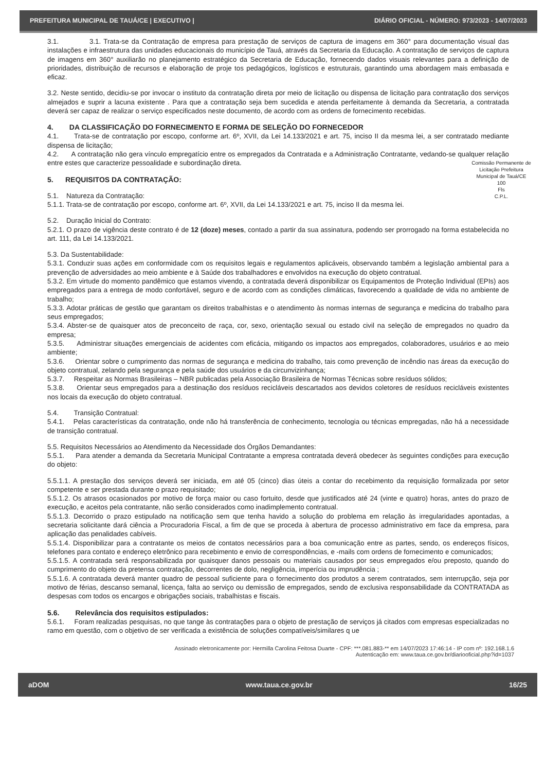PREFEITURA MUNICIPAL DE TAUÁ/CE | EXECUTIVO | DIÁRIO OFICIAL - NÚMERO: 973/2023 - 14/07/2023
3.1. 3.1. Trata-se da Contratação de empresa para prestação de serviços de captura de imagens em 360° para documentação visual das instalações e infraestrutura das unidades educacionais do município de Tauá, através da Secretaria da Educação. A contratação de serviços de captura de imagens em 360° auxiliarão no planejamento estratégico da Secretaria de Educação, fornecendo dados visuais relevantes para a definição de prioridades, distribuição de recursos e elaboração de proje tos pedagógicos, logísticos e estruturais, garantindo uma abordagem mais embasada e eficaz.
3.2. Neste sentido, decidiu-se por invocar o instituto da contratação direta por meio de licitação ou dispensa de licitação para contratação dos serviços almejados e suprir a lacuna existente . Para que a contratação seja bem sucedida e atenda perfeitamente à demanda da Secretaria, a contratada deverá ser capaz de realizar o serviço especificados neste documento, de acordo com as ordens de fornecimento recebidas.
4. DA CLASSIFICAÇÃO DO FORNECIMENTO E FORMA DE SELEÇÃO DO FORNECEDOR
4.1. Trata-se de contratação por escopo, conforme art. 6º, XVII, da Lei 14.133/2021 e art. 75, inciso II da mesma lei, a ser contratado mediante dispensa de licitação;
4.2. A contratação não gera vínculo empregatício entre os empregados da Contratada e a Administração Contratante, vedando-se qualquer relação entre estes que caracterize pessoalidade e subordinação direta.
Comissão Permanente de Licitação Prefeitura Municipal de Tauá/CE
100
Fls
C.P.L.
5. REQUISITOS DA CONTRATAÇÃO:
5.1. Natureza da Contratação:
5.1.1. Trata-se de contratação por escopo, conforme art. 6º, XVII, da Lei 14.133/2021 e art. 75, inciso II da mesma lei.
5.2. Duração Inicial do Contrato:
5.2.1. O prazo de vigência deste contrato é de 12 (doze) meses, contado a partir da sua assinatura, podendo ser prorrogado na forma estabelecida no art. 111, da Lei 14.133/2021.
5.3. Da Sustentabilidade:
5.3.1. Conduzir suas ações em conformidade com os requisitos legais e regulamentos aplicáveis, observando também a legislação ambiental para a prevenção de adversidades ao meio ambiente e à Saúde dos trabalhadores e envolvidos na execução do objeto contratual.
5.3.2. Em virtude do momento pandêmico que estamos vivendo, a contratada deverá disponibilizar os Equipamentos de Proteção Individual (EPIs) aos empregados para a entrega de modo confortável, seguro e de acordo com as condições climáticas, favorecendo a qualidade de vida no ambiente de trabalho;
5.3.3. Adotar práticas de gestão que garantam os direitos trabalhistas e o atendimento às normas internas de segurança e medicina do trabalho para seus empregados;
5.3.4. Abster-se de quaisquer atos de preconceito de raça, cor, sexo, orientação sexual ou estado civil na seleção de empregados no quadro da empresa;
5.3.5. Administrar situações emergenciais de acidentes com eficácia, mitigando os impactos aos empregados, colaboradores, usuários e ao meio ambiente;
5.3.6. Orientar sobre o cumprimento das normas de segurança e medicina do trabalho, tais como prevenção de incêndio nas áreas da execução do objeto contratual, zelando pela segurança e pela saúde dos usuários e da circunvizinhança;
5.3.7. Respeitar as Normas Brasileiras – NBR publicadas pela Associação Brasileira de Normas Técnicas sobre resíduos sólidos;
5.3.8. Orientar seus empregados para a destinação dos resíduos recicláveis descartados aos devidos coletores de resíduos recicláveis existentes nos locais da execução do objeto contratual.
5.4. Transição Contratual:
5.4.1. Pelas características da contratação, onde não há transferência de conhecimento, tecnologia ou técnicas empregadas, não há a necessidade de transição contratual.
5.5. Requisitos Necessários ao Atendimento da Necessidade dos Órgãos Demandantes:
5.5.1. Para atender a demanda da Secretaria Municipal Contratante a empresa contratada deverá obedecer às seguintes condições para execução do objeto:
5.5.1.1. A prestação dos serviços deverá ser iniciada, em até 05 (cinco) dias úteis a contar do recebimento da requisição formalizada por setor competente e ser prestada durante o prazo requisitado;
5.5.1.2. Os atrasos ocasionados por motivo de força maior ou caso fortuito, desde que justificados até 24 (vinte e quatro) horas, antes do prazo de execução, e aceitos pela contratante, não serão considerados como inadimplemento contratual.
5.5.1.3. Decorrido o prazo estipulado na notificação sem que tenha havido a solução do problema em relação às irregularidades apontadas, a secretaria solicitante dará ciência a Procuradoria Fiscal, a fim de que se proceda à abertura de processo administrativo em face da empresa, para aplicação das penalidades cabíveis.
5.5.1.4. Disponibilizar para a contratante os meios de contatos necessários para a boa comunicação entre as partes, sendo, os endereços físicos, telefones para contato e endereço eletrônico para recebimento e envio de correspondências, e -mails com ordens de fornecimento e comunicados;
5.5.1.5. A contratada será responsabilizada por quaisquer danos pessoais ou materiais causados por seus empregados e/ou preposto, quando do cumprimento do objeto da pretensa contratação, decorrentes de dolo, negligência, imperícia ou imprudência ;
5.5.1.6. A contratada deverá manter quadro de pessoal suficiente para o fornecimento dos produtos a serem contratados, sem interrupção, seja por motivo de férias, descanso semanal, licença, falta ao serviço ou demissão de empregados, sendo de exclusiva responsabilidade da CONTRATADA as despesas com todos os encargos e obrigações sociais, trabalhistas e fiscais.
5.6. Relevância dos requisitos estipulados:
5.6.1. Foram realizadas pesquisas, no que tange às contratações para o objeto de prestação de serviços já citados com empresas especializadas no ramo em questão, com o objetivo de ser verificada a existência de soluções compatíveis/similares q ue
Assinado eletronicamente por: Hermilla Carolina Feitosa Duarte - CPF: ***.081.883-** em 14/07/2023 17:46:14 - IP com nº: 192.168.1.6
Autenticação em: www.taua.ce.gov.br/diariooficial.php?id=1037
aDOM www.taua.ce.gov.br 16/25